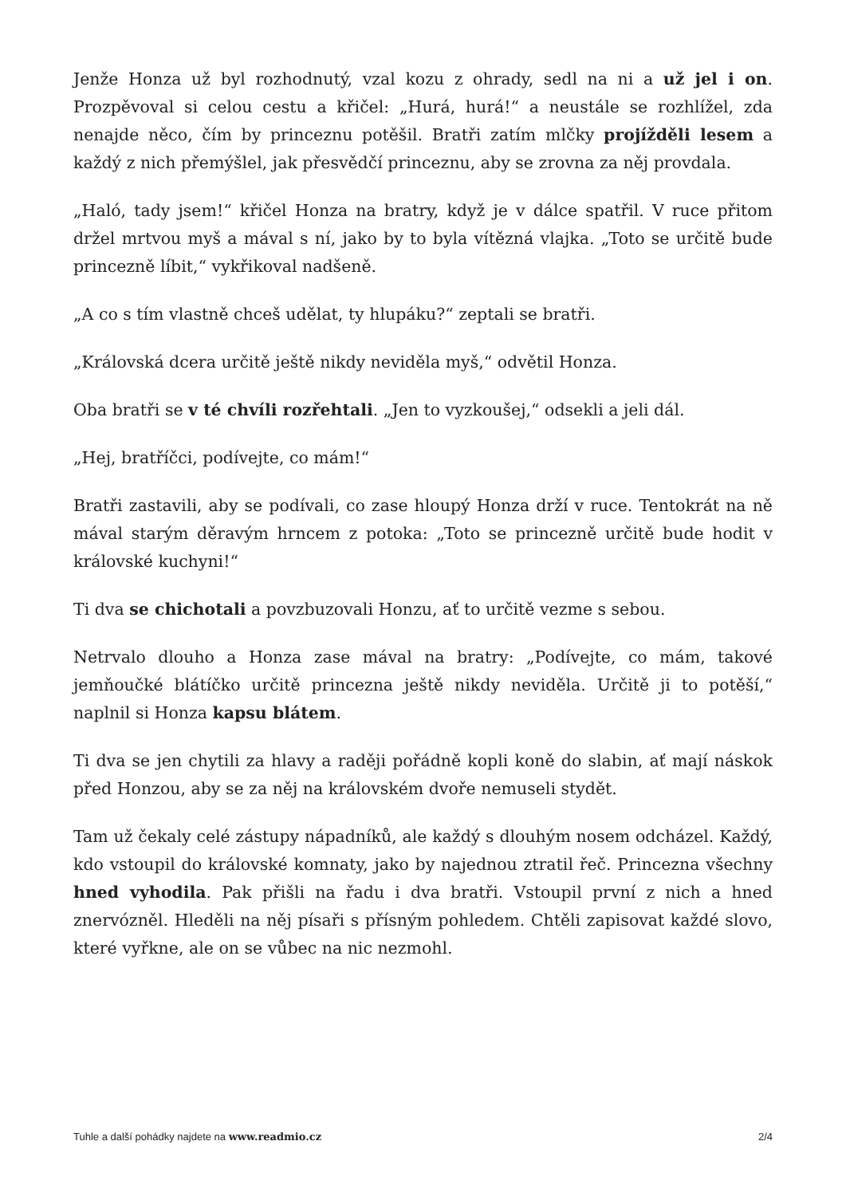Jenže Honza už byl rozhodnutý, vzal kozu z ohrady, sedl na ni a už jel i on. Prozpěvoval si celou cestu a křičel: „Hurá, hurá!“ a neustále se rozhlížel, zda nenajde něco, čím by princeznu potěšil. Bratři zatím mlčky projížděli lesem a každý z nich přemýšlel, jak přesvědčí princeznu, aby se zrovna za něj provdala.
„Haló, tady jsem!“ křičel Honza na bratry, když je v dálce spatřil. V ruce přitom držel mrtvou myš a mával s ní, jako by to byla vítězná vlajka. „Toto se určitě bude princezně líbit,“ vykřikoval nadšeně.
„A co s tím vlastně chceš udělat, ty hlupáku?“ zeptali se bratři.
„Královská dcera určitě ještě nikdy neviděla myš,“ odvětil Honza.
Oba bratři se v té chvíli rozřehtali. „Jen to vyzkoušej,“ odsekli a jeli dál.
„Hej, bratříčci, podívejte, co mám!“
Bratři zastavili, aby se podívali, co zase hloupý Honza drží v ruce. Tentokrát na ně mával starým děravým hrncem z potoka: „Toto se princezně určitě bude hodit v královské kuchyni!“
Ti dva se chichotali a povzbuzovali Honzu, ať to určitě vezme s sebou.
Netrvalo dlouho a Honza zase mával na bratry: „Podívejte, co mám, takové jemňoučké blátíčko určitě princezna ještě nikdy neviděla. Určitě ji to potěší,“ naplnil si Honza kapsu blátem.
Ti dva se jen chytili za hlavy a raději pořádně kopli koně do slabin, ať mají náskok před Honzou, aby se za něj na královském dvoře nemuseli stydět.
Tam už čekaly celé zástupy nápadníků, ale každý s dlouhým nosem odcházel. Každý, kdo vstoupil do královské komnaty, jako by najednou ztratil řeč. Princezna všechny hned vyhodila. Pak přišli na řadu i dva bratři. Vstoupil první z nich a hned znervózněl. Hleděli na něj písaři s přísným pohledem. Chtěli zapisovat každé slovo, které vyřkne, ale on se vůbec na nic nezmohl.
Tuhle a další pohádky najdete na www.readmio.cz 2/4